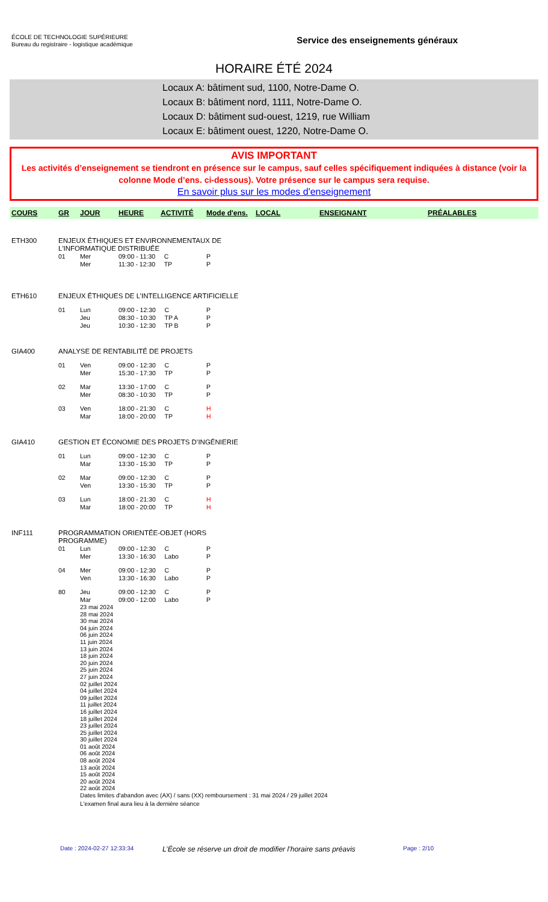ÉCOLE DE TECHNOLOGIE SUPÉRIEURE
Bureau du registraire - logistique académique
Service des enseignements généraux
HORAIRE ÉTÉ 2024
Locaux A: bâtiment sud, 1100, Notre-Dame O.
Locaux B: bâtiment nord, 1111, Notre-Dame O.
Locaux D: bâtiment sud-ouest, 1219, rue William
Locaux E: bâtiment ouest, 1220, Notre-Dame O.
AVIS IMPORTANT
Les activités d’enseignement se tiendront en présence sur le campus, sauf celles spécifiquement indiquées à distance (voir la colonne Mode d’ens. ci-dessous). Votre présence sur le campus sera requise.
En savoir plus sur les modes d'enseignement
| COURS | GR | JOUR | HEURE | ACTIVITÉ | Mode d'ens. | LOCAL | ENSEIGNANT | PRÉALABLES |
| --- | --- | --- | --- | --- | --- | --- | --- | --- |
| ETH300 | ENJEUX ÉTHIQUES ET ENVIRONNEMENTAUX DE L'INFORMATIQUE DISTRIBUÉE | | | | | | | |
| | 01 | Mer | 09:00 - 11:30 C | | P | | | |
| | | Mer | 11:30 - 12:30 TP | | P | | | |
| ETH610 | ENJEUX ÉTHIQUES DE L’INTELLIGENCE ARTIFICIELLE | | | | | | | |
| | 01 | Lun | 09:00 - 12:30 C | | P | | | |
| | | Jeu | 08:30 - 10:30 TP A | | P | | | |
| | | Jeu | 10:30 - 12:30 TP B | | P | | | |
| GIA400 | ANALYSE DE RENTABILITÉ DE PROJETS | | | | | | | |
| | 01 | Ven | 09:00 - 12:30 C | | P | | | |
| | | Mer | 15:30 - 17:30 TP | | P | | | |
| | 02 | Mar | 13:30 - 17:00 C | | P | | | |
| | | Mer | 08:30 - 10:30 TP | | P | | | |
| | 03 | Ven | 18:00 - 21:30 C | | H | | | |
| | | Mar | 18:00 - 20:00 TP | | H | | | |
| GIA410 | GESTION ET ÉCONOMIE DES PROJETS D’INGÉNIERIE | | | | | | | |
| | 01 | Lun | 09:00 - 12:30 C | | P | | | |
| | | Mar | 13:30 - 15:30 TP | | P | | | |
| | 02 | Mar | 09:00 - 12:30 C | | P | | | |
| | | Ven | 13:30 - 15:30 TP | | P | | | |
| | 03 | Lun | 18:00 - 21:30 C | | H | | | |
| | | Mar | 18:00 - 20:00 TP | | H | | | |
| INF111 | PROGRAMMATION ORIENTÉE-OBJET (HORS PROGRAMME) | | | | | | | |
| | 01 | Lun | 09:00 - 12:30 C | | P | | | |
| | | Mer | 13:30 - 16:30 Labo | | P | | | |
| | 04 | Mer | 09:00 - 12:30 C | | P | | | |
| | | Ven | 13:30 - 16:30 Labo | | P | | | |
| | 80 | Jeu | 09:00 - 12:30 C | | P | | | |
| | | Mar | 09:00 - 12:00 Labo | | P | | | |
| | | 23 mai 2024 28 mai 2024 30 mai 2024 04 juin 2024 06 juin 2024 11 juin 2024 13 juin 2024 18 juin 2024 20 juin 2024 25 juin 2024 27 juin 2024 02 juillet 2024 04 juillet 2024 09 juillet 2024 11 juillet 2024 16 juillet 2024 18 juillet 2024 23 juillet 2024 25 juillet 2024 30 juillet 2024 01 août 2024 06 août 2024 08 août 2024 13 août 2024 15 août 2024 20 août 2024 22 août 2024 Dates limites d'abandon avec (AX) / sans (XX) remboursement : 31 mai 2024 / 29 juillet 2024 L'examen final aura lieu à la dernière séance | | | | | | |
Date : 2024-02-27 12:33:34
L’École se réserve un droit de modifier l’horaire sans préavis
Page : 2/10